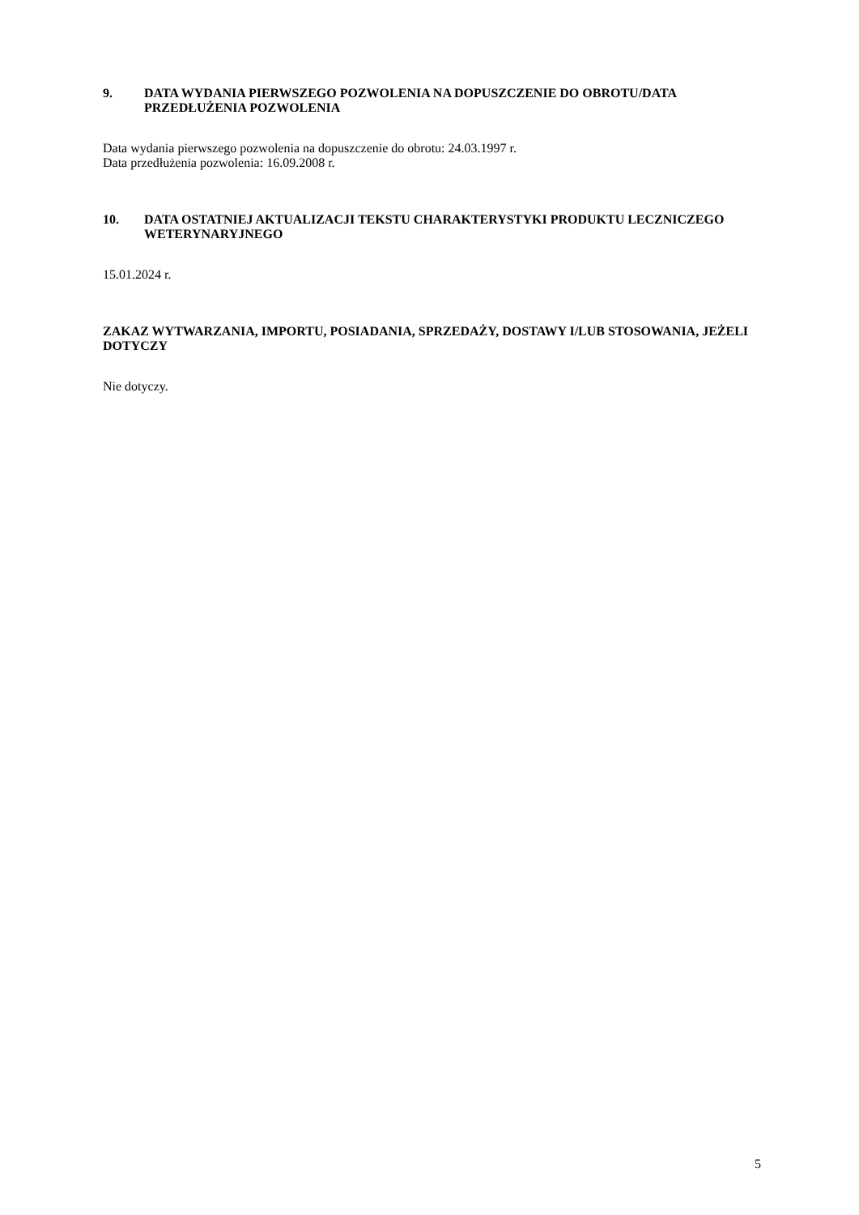9. DATA WYDANIA PIERWSZEGO POZWOLENIA NA DOPUSZCZENIE DO OBROTU/DATA PRZEDŁUŻENIA POZWOLENIA
Data wydania pierwszego pozwolenia na dopuszczenie do obrotu: 24.03.1997 r.
Data przedłużenia pozwolenia: 16.09.2008 r.
10. DATA OSTATNIEJ AKTUALIZACJI TEKSTU CHARAKTERYSTYKI PRODUKTU LECZNICZEGO WETERYNARYJNEGO
15.01.2024 r.
ZAKAZ WYTWARZANIA, IMPORTU, POSIADANIA, SPRZEDAŻY, DOSTAWY I/LUB STOSOWANIA, JEŻELI DOTYCZY
Nie dotyczy.
5